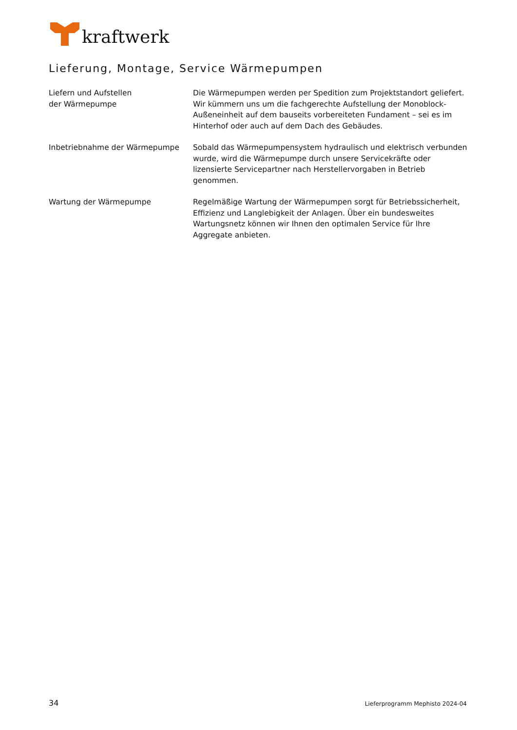kraftwerk
Lieferung, Montage, Service Wärmepumpen
Liefern und Aufstellen
der Wärmepumpe
Die Wärmepumpen werden per Spedition zum Projektstandort geliefert. Wir kümmern uns um die fachgerechte Aufstellung der Monoblock-Außen­einheit auf dem bauseits vorbereiteten Fundament – sei es im Hinterhof oder auch auf dem Dach des Gebäudes.
Inbetriebnahme der Wärmepumpe Sobald das Wärmepumpensystem hydraulisch und elektrisch verbunden wurde, wird die Wärmepumpe durch unsere Servicekräfte oder lizensierte Servicepartner nach Herstellervorgaben in Betrieb genommen.
Wartung der Wärmepumpe Regelmäßige Wartung der Wärmepumpen sorgt für Betriebssicherheit, Effizienz und Langlebigkeit der Anlagen. Über ein bundesweites Wartungs­netz können wir Ihnen den optimalen Service für Ihre Aggregate anbieten.
34 Lieferprogramm Mephisto 2024-04